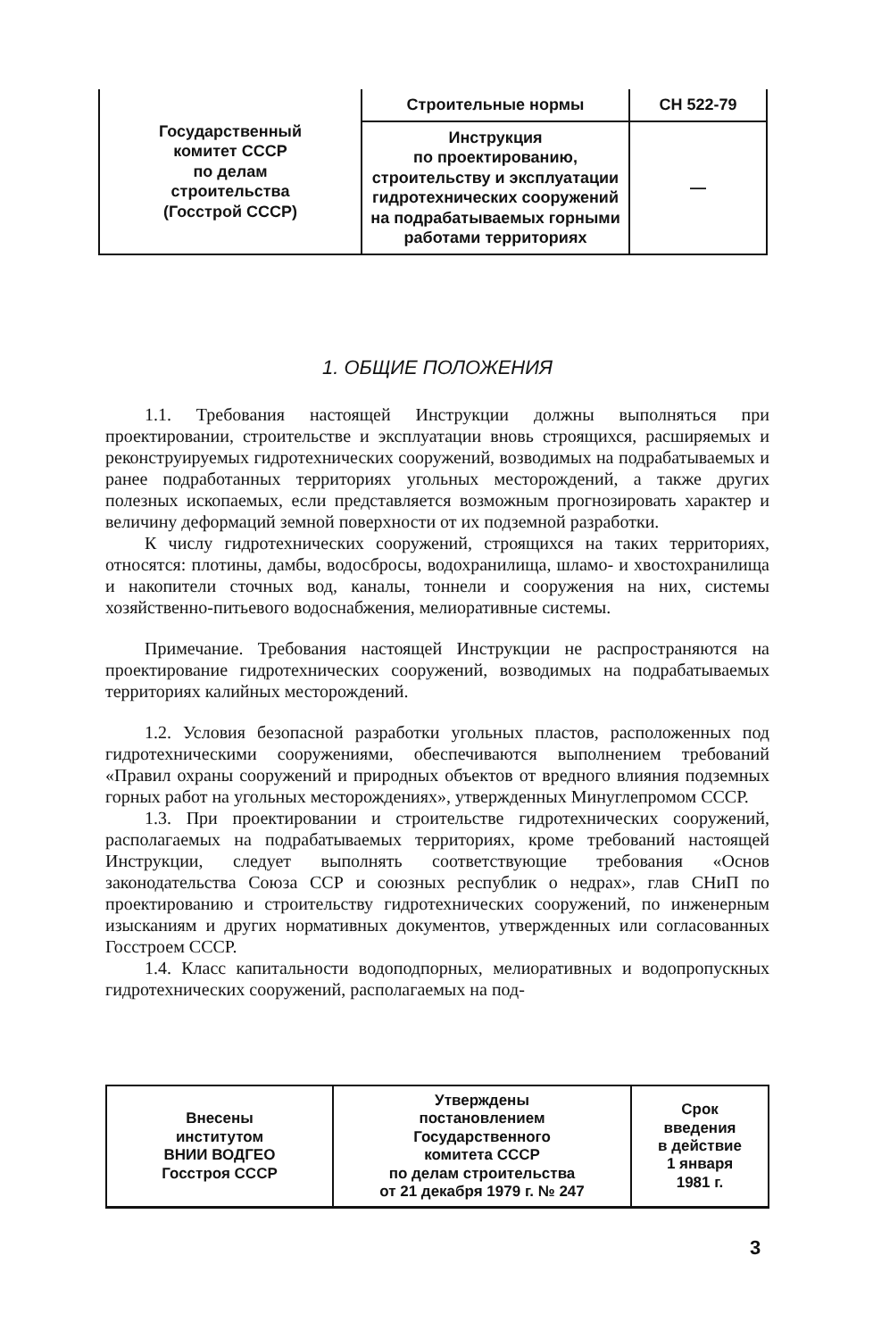| Государственный комитет СССР по делам строительства (Госстрой СССР) | Строительные нормы | СН 522-79 |
| | Инструкция по проектированию, строительству и эксплуатации гидротехнических сооружений на подрабатываемых горными работами территориях | — |
1. ОБЩИЕ ПОЛОЖЕНИЯ
1.1. Требования настоящей Инструкции должны выполняться при проектировании, строительстве и эксплуатации вновь строящихся, расширяемых и реконструируемых гидротехнических сооружений, возводимых на подрабатываемых и ранее подработанных территориях угольных месторождений, а также других полезных ископаемых, если представляется возможным прогнозировать характер и величину деформаций земной поверхности от их подземной разработки.
К числу гидротехнических сооружений, строящихся на таких территориях, относятся: плотины, дамбы, водосбросы, водохранилища, шламо- и хвостохранилища и накопители сточных вод, каналы, тоннели и сооружения на них, системы хозяйственно-питьевого водоснабжения, мелиоративные системы.
Примечание. Требования настоящей Инструкции не распространяются на проектирование гидротехнических сооружений, возводимых на подрабатываемых территориях калийных месторождений.
1.2. Условия безопасной разработки угольных пластов, расположенных под гидротехническими сооружениями, обеспечиваются выполнением требований «Правил охраны сооружений и природных объектов от вредного влияния подземных горных работ на угольных месторождениях», утвержденных Минуглепромом СССР.
1.3. При проектировании и строительстве гидротехнических сооружений, располагаемых на подрабатываемых территориях, кроме требований настоящей Инструкции, следует выполнять соответствующие требования «Основ законодательства Союза ССР и союзных республик о недрах», глав СНиП по проектированию и строительству гидротехнических сооружений, по инженерным изысканиям и других нормативных документов, утвержденных или согласованных Госстроем СССР.
1.4. Класс капитальности водоподпорных, мелиоративных и водопропускных гидротехнических сооружений, располагаемых на под-
| Внесены институтом ВНИИ ВОДГЕО Госстроя СССР | Утверждены постановлением Государственного комитета СССР по делам строительства от 21 декабря 1979 г. № 247 | Срок введения в действие 1 января 1981 г. |
3